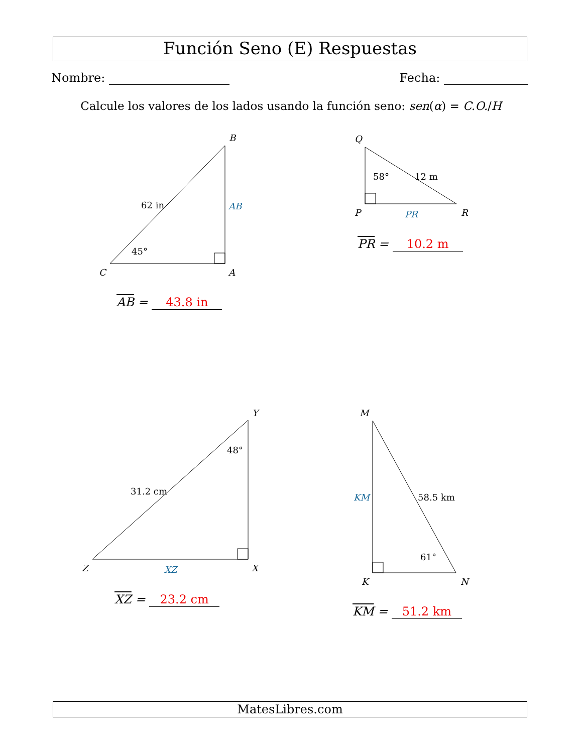Función Seno (E) Respuestas
Nombre: Fecha:
Calcule los valores de los lados usando la función seno: sen(α) = C.O./H
B
A
C
Q
P
R
Y
X
Z
M
K
N
62 in
45°
58°
12 m
48°
31.2 cm
58.5 km
61°
AB
PR
XZ
KM
AB = 43.8 in
PR = 10.2 m
XZ = 23.2 cm
KM = 51.2 km
MatesLibres.com